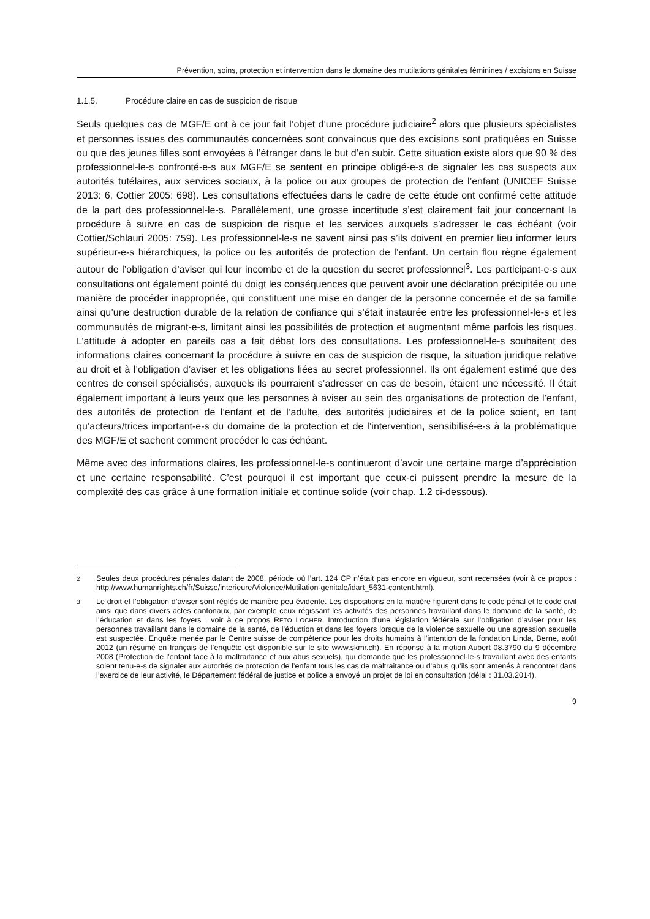Prévention, soins, protection et intervention dans le domaine des mutilations génitales féminines / excisions en Suisse
1.1.5. Procédure claire en cas de suspicion de risque
Seuls quelques cas de MGF/E ont à ce jour fait l’objet d’une procédure judiciaire<sup>2</sup> alors que plusieurs spécialistes et personnes issues des communautés concernées sont convaincus que des excisions sont pratiquées en Suisse ou que des jeunes filles sont envoyées à l’étranger dans le but d’en subir. Cette situation existe alors que 90 % des professionnel-le-s confronté-e-s aux MGF/E se sentent en principe obligé-e-s de signaler les cas suspects aux autorités tutélaires, aux services sociaux, à la police ou aux groupes de protection de l’enfant (UNICEF Suisse 2013: 6, Cottier 2005: 698). Les consultations effectuées dans le cadre de cette étude ont confirmé cette attitude de la part des professionnel-le-s. Parallèlement, une grosse incertitude s’est clairement fait jour concernant la procédure à suivre en cas de suspicion de risque et les services auxquels s’adresser le cas échéant (voir Cottier/Schlauri 2005: 759). Les professionnel-le-s ne savent ainsi pas s’ils doivent en premier lieu informer leurs supérieur-e-s hiérarchiques, la police ou les autorités de protection de l’enfant. Un certain flou règne également autour de l’obligation d’aviser qui leur incombe et de la question du secret professionnel<sup>3</sup>. Les participant-e-s aux consultations ont également pointé du doigt les conséquences que peuvent avoir une déclaration précipitée ou une manière de procéder inappropriée, qui constituent une mise en danger de la personne concernée et de sa famille ainsi qu’une destruction durable de la relation de confiance qui s’était instaurée entre les professionnel-le-s et les communautés de migrant-e-s, limitant ainsi les possibilités de protection et augmentant même parfois les risques. L’attitude à adopter en pareils cas a fait débat lors des consultations. Les professionnel-le-s souhaitent des informations claires concernant la procédure à suivre en cas de suspicion de risque, la situation juridique relative au droit et à l’obligation d’aviser et les obligations liées au secret professionnel. Ils ont également estimé que des centres de conseil spécialisés, auxquels ils pourraient s’adresser en cas de besoin, étaient une nécessité. Il était également important à leurs yeux que les personnes à aviser au sein des organisations de protection de l’enfant, des autorités de protection de l’enfant et de l’adulte, des autorités judiciaires et de la police soient, en tant qu’acteurs/trices important-e-s du domaine de la protection et de l’intervention, sensibilisé-e-s à la problématique des MGF/E et sachent comment procéder le cas échéant.
Même avec des informations claires, les professionnel-le-s continueront d’avoir une certaine marge d’appréciation et une certaine responsabilité. C’est pourquoi il est important que ceux-ci puissent prendre la mesure de la complexité des cas grâce à une formation initiale et continue solide (voir chap. 1.2 ci-dessous).
<sup>2</sup> Seules deux procédures pénales datant de 2008, période où l’art. 124 CP n’était pas encore en vigueur, sont recensées (voir à ce propos : http://www.humanrights.ch/fr/Suisse/interieure/Violence/Mutilation-genitale/idart_5631-content.html).
<sup>3</sup> Le droit et l’obligation d’aviser sont réglés de manière peu évidente. Les dispositions en la matière figurent dans le code pénal et le code civil ainsi que dans divers actes cantonaux, par exemple ceux régissant les activités des personnes travaillant dans le domaine de la santé, de l’éducation et dans les foyers ; voir à ce propos RETO LOCHER, Introduction d’une législation fédérale sur l’obligation d’aviser pour les personnes travaillant dans le domaine de la santé, de l’éduction et dans les foyers lorsque de la violence sexuelle ou une agression sexuelle est suspectée, Enquête menée par le Centre suisse de compétence pour les droits humains à l’intention de la fondation Linda, Berne, août 2012 (un résumé en français de l’enquête est disponible sur le site www.skmr.ch). En réponse à la motion Aubert 08.3790 du 9 décembre 2008 (Protection de l’enfant face à la maltraitance et aux abus sexuels), qui demande que les professionnel-le-s travaillant avec des enfants soient tenu-e-s de signaler aux autorités de protection de l’enfant tous les cas de maltraitance ou d’abus qu’ils sont amenés à rencontrer dans l’exercice de leur activité, le Département fédéral de justice et police a envoyé un projet de loi en consultation (délai : 31.03.2014).
9